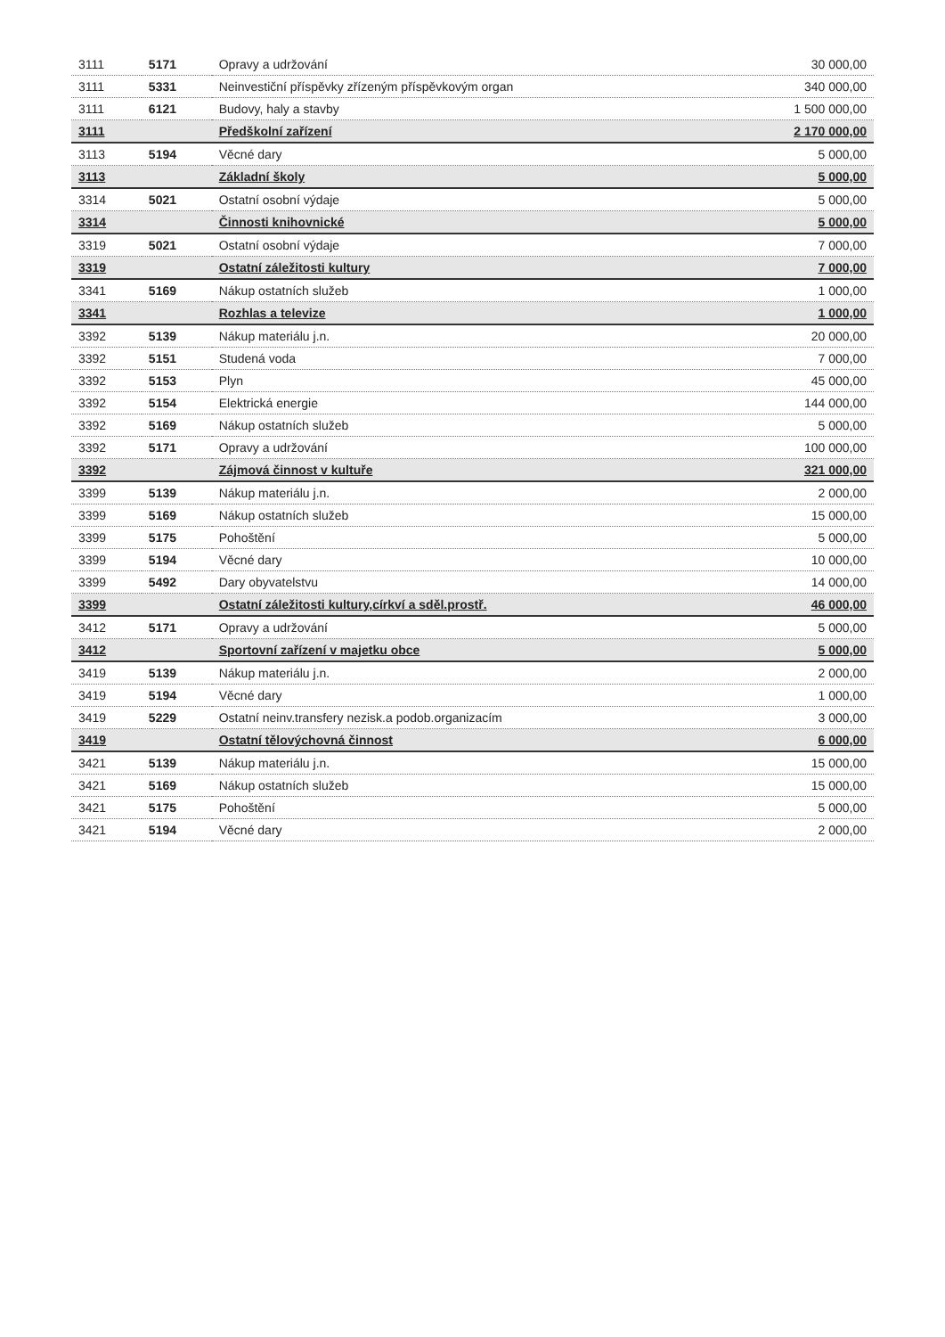| 3111 | 5171 | Opravy a udržování | 30 000,00 |
| 3111 | 5331 | Neinvestiční příspěvky zřízeným příspěvkovým organ | 340 000,00 |
| 3111 | 6121 | Budovy, haly a stavby | 1 500 000,00 |
| 3111 | | Předškolní zařízení | 2 170 000,00 |
| 3113 | 5194 | Věcné dary | 5 000,00 |
| 3113 | | Základní školy | 5 000,00 |
| 3314 | 5021 | Ostatní osobní výdaje | 5 000,00 |
| 3314 | | Činnosti knihovnické | 5 000,00 |
| 3319 | 5021 | Ostatní osobní výdaje | 7 000,00 |
| 3319 | | Ostatní záležitosti kultury | 7 000,00 |
| 3341 | 5169 | Nákup ostatních služeb | 1 000,00 |
| 3341 | | Rozhlas a televize | 1 000,00 |
| 3392 | 5139 | Nákup materiálu j.n. | 20 000,00 |
| 3392 | 5151 | Studená voda | 7 000,00 |
| 3392 | 5153 | Plyn | 45 000,00 |
| 3392 | 5154 | Elektrická energie | 144 000,00 |
| 3392 | 5169 | Nákup ostatních služeb | 5 000,00 |
| 3392 | 5171 | Opravy a udržování | 100 000,00 |
| 3392 | | Zájmová činnost v kultuře | 321 000,00 |
| 3399 | 5139 | Nákup materiálu j.n. | 2 000,00 |
| 3399 | 5169 | Nákup ostatních služeb | 15 000,00 |
| 3399 | 5175 | Pohoštění | 5 000,00 |
| 3399 | 5194 | Věcné dary | 10 000,00 |
| 3399 | 5492 | Dary obyvatelstvu | 14 000,00 |
| 3399 | | Ostatní záležitosti kultury,církví a sděl.prostř. | 46 000,00 |
| 3412 | 5171 | Opravy a udržování | 5 000,00 |
| 3412 | | Sportovní zařízení v majetku obce | 5 000,00 |
| 3419 | 5139 | Nákup materiálu j.n. | 2 000,00 |
| 3419 | 5194 | Věcné dary | 1 000,00 |
| 3419 | 5229 | Ostatní neinv.transfery nezisk.a podob.organizacím | 3 000,00 |
| 3419 | | Ostatní tělovýchovná činnost | 6 000,00 |
| 3421 | 5139 | Nákup materiálu j.n. | 15 000,00 |
| 3421 | 5169 | Nákup ostatních služeb | 15 000,00 |
| 3421 | 5175 | Pohoštění | 5 000,00 |
| 3421 | 5194 | Věcné dary | 2 000,00 |